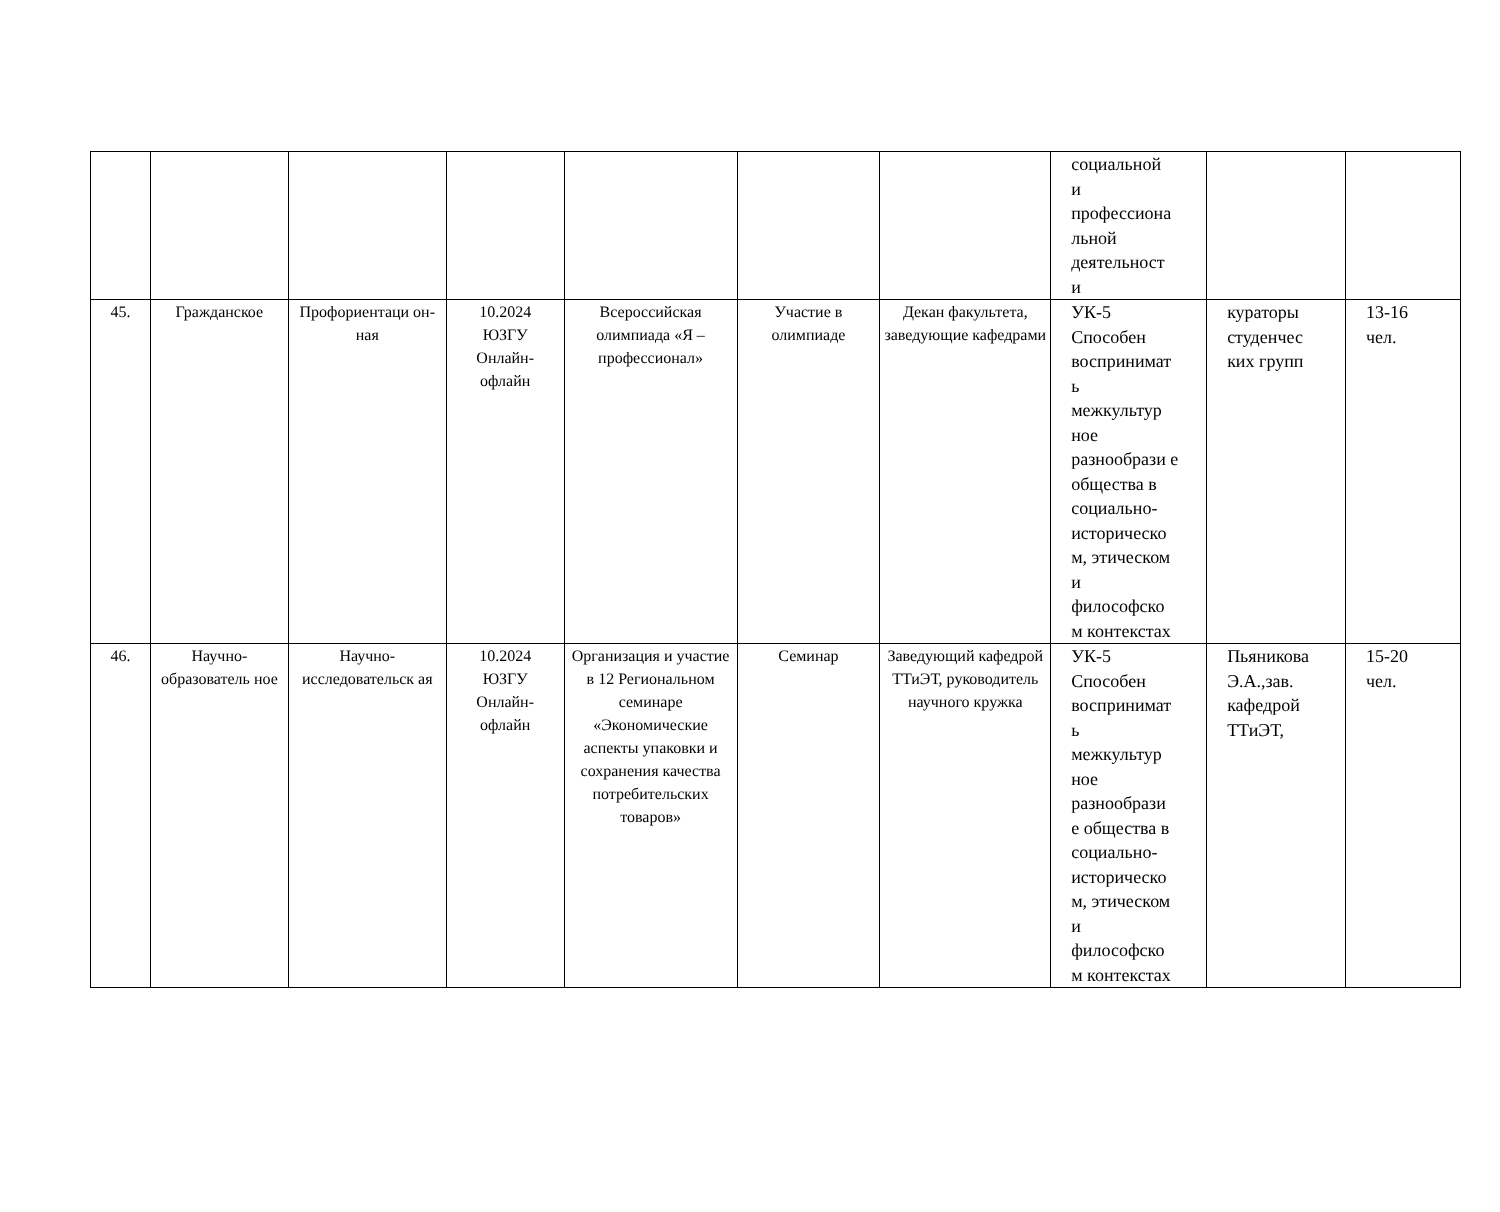| | | | | | | | социальной и профессиона льной деятельност и | | |
| 45. | Гражданское | Профориентаци он-ная | 10.2024 ЮЗГУ Онлайн- офлайн | Всероссийская олимпиада «Я – профессионал» | Участие в олимпиаде | Декан факультета, заведующие кафедрами | УК-5 Способен воспринимат ь межкультур ное разнообрази е общества в социально- историческо м, этическом и философско м контекстах | кураторы студенчес ких групп | 13-16 чел. |
| 46. | Научно-образователь ное | Научно-исследовательск ая | 10.2024 ЮЗГУ Онлайн- офлайн | Организация и участие в 12 Региональном семинаре «Экономические аспекты упаковки и сохранения качества потребительских товаров» | Семинар | Заведующий кафедрой ТТиЭТ, руководитель научного кружка | УК-5 Способен воспринимат ь межкультур ное разнообрази е общества в социально- историческо м, этическом и философско м контекстах | Пьяникова Э.А.,зав. кафедрой ТТиЭТ, | 15-20 чел. |